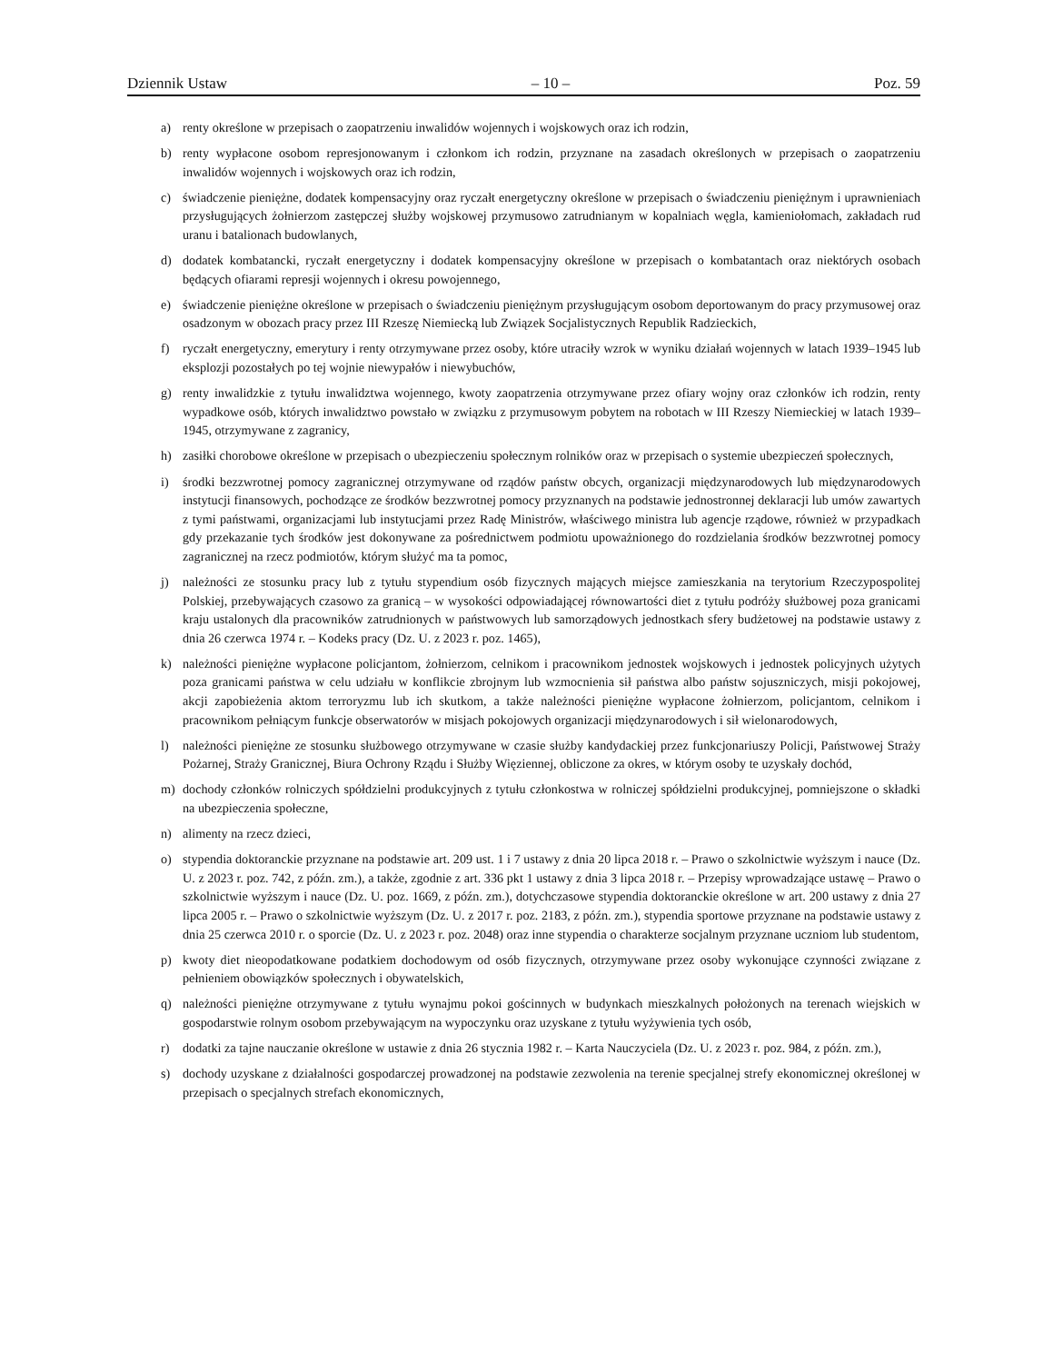Dziennik Ustaw – 10 – Poz. 59
a) renty określone w przepisach o zaopatrzeniu inwalidów wojennych i wojskowych oraz ich rodzin,
b) renty wypłacone osobom represjonowanym i członkom ich rodzin, przyznane na zasadach określonych w przepisach o zaopatrzeniu inwalidów wojennych i wojskowych oraz ich rodzin,
c) świadczenie pieniężne, dodatek kompensacyjny oraz ryczałt energetyczny określone w przepisach o świadczeniu pieniężnym i uprawnieniach przysługujących żołnierzom zastępczej służby wojskowej przymusowo zatrudnianym w kopalniach węgla, kamieniołomach, zakładach rud uranu i batalionach budowlanych,
d) dodatek kombatancki, ryczałt energetyczny i dodatek kompensacyjny określone w przepisach o kombatantach oraz niektórych osobach będących ofiarami represji wojennych i okresu powojennego,
e) świadczenie pieniężne określone w przepisach o świadczeniu pieniężnym przysługującym osobom deportowanym do pracy przymusowej oraz osadzonym w obozach pracy przez III Rzeszę Niemiecką lub Związek Socjalistycznych Republik Radzieckich,
f) ryczałt energetyczny, emerytury i renty otrzymywane przez osoby, które utraciły wzrok w wyniku działań wojennych w latach 1939–1945 lub eksplozji pozostałych po tej wojnie niewypałów i niewybuchów,
g) renty inwalidzkie z tytułu inwalidztwa wojennego, kwoty zaopatrzenia otrzymywane przez ofiary wojny oraz członków ich rodzin, renty wypadkowe osób, których inwalidztwo powstało w związku z przymusowym pobytem na robotach w III Rzeszy Niemieckiej w latach 1939–1945, otrzymywane z zagranicy,
h) zasiłki chorobowe określone w przepisach o ubezpieczeniu społecznym rolników oraz w przepisach o systemie ubezpieczeń społecznych,
i) środki bezzwrotnej pomocy zagranicznej otrzymywane od rządów państw obcych, organizacji międzynarodowych lub międzynarodowych instytucji finansowych, pochodzące ze środków bezzwrotnej pomocy przyznanych na podstawie jednostronnej deklaracji lub umów zawartych z tymi państwami, organizacjami lub instytucjami przez Radę Ministrów, właściwego ministra lub agencje rządowe, również w przypadkach gdy przekazanie tych środków jest dokonywane za pośrednictwem podmiotu upoważnionego do rozdzielania środków bezzwrotnej pomocy zagranicznej na rzecz podmiotów, którym służyć ma ta pomoc,
j) należności ze stosunku pracy lub z tytułu stypendium osób fizycznych mających miejsce zamieszkania na terytorium Rzeczypospolitej Polskiej, przebywających czasowo za granicą – w wysokości odpowiadającej równowartości diet z tytułu podróży służbowej poza granicami kraju ustalonych dla pracowników zatrudnionych w państwowych lub samorządowych jednostkach sfery budżetowej na podstawie ustawy z dnia 26 czerwca 1974 r. – Kodeks pracy (Dz. U. z 2023 r. poz. 1465),
k) należności pieniężne wypłacone policjantom, żołnierzom, celnikom i pracownikom jednostek wojskowych i jednostek policyjnych użytych poza granicami państwa w celu udziału w konflikcie zbrojnym lub wzmocnienia sił państwa albo państw sojuszniczych, misji pokojowej, akcji zapobieżenia aktom terroryzmu lub ich skutkom, a także należności pieniężne wypłacone żołnierzom, policjantom, celnikom i pracownikom pełniącym funkcje obserwatorów w misjach pokojowych organizacji międzynarodowych i sił wielonarodowych,
l) należności pieniężne ze stosunku służbowego otrzymywane w czasie służby kandydackiej przez funkcjonariuszy Policji, Państwowej Straży Pożarnej, Straży Granicznej, Biura Ochrony Rządu i Służby Więziennej, obliczone za okres, w którym osoby te uzyskały dochód,
m) dochody członków rolniczych spółdzielni produkcyjnych z tytułu członkostwa w rolniczej spółdzielni produkcyjnej, pomniejszone o składki na ubezpieczenia społeczne,
n) alimenty na rzecz dzieci,
o) stypendia doktoranckie przyznane na podstawie art. 209 ust. 1 i 7 ustawy z dnia 20 lipca 2018 r. – Prawo o szkolnictwie wyższym i nauce (Dz. U. z 2023 r. poz. 742, z późn. zm.), a także, zgodnie z art. 336 pkt 1 ustawy z dnia 3 lipca 2018 r. – Przepisy wprowadzające ustawę – Prawo o szkolnictwie wyższym i nauce (Dz. U. poz. 1669, z późn. zm.), dotychczasowe stypendia doktoranckie określone w art. 200 ustawy z dnia 27 lipca 2005 r. – Prawo o szkolnictwie wyższym (Dz. U. z 2017 r. poz. 2183, z późn. zm.), stypendia sportowe przyznane na podstawie ustawy z dnia 25 czerwca 2010 r. o sporcie (Dz. U. z 2023 r. poz. 2048) oraz inne stypendia o charakterze socjalnym przyznane uczniom lub studentom,
p) kwoty diet nieopodatkowane podatkiem dochodowym od osób fizycznych, otrzymywane przez osoby wykonujące czynności związane z pełnieniem obowiązków społecznych i obywatelskich,
q) należności pieniężne otrzymywane z tytułu wynajmu pokoi gościnnych w budynkach mieszkalnych położonych na terenach wiejskich w gospodarstwie rolnym osobom przebywającym na wypoczynku oraz uzyskane z tytułu wyżywienia tych osób,
r) dodatki za tajne nauczanie określone w ustawie z dnia 26 stycznia 1982 r. – Karta Nauczyciela (Dz. U. z 2023 r. poz. 984, z późn. zm.),
s) dochody uzyskane z działalności gospodarczej prowadzonej na podstawie zezwolenia na terenie specjalnej strefy ekonomicznej określonej w przepisach o specjalnych strefach ekonomicznych,